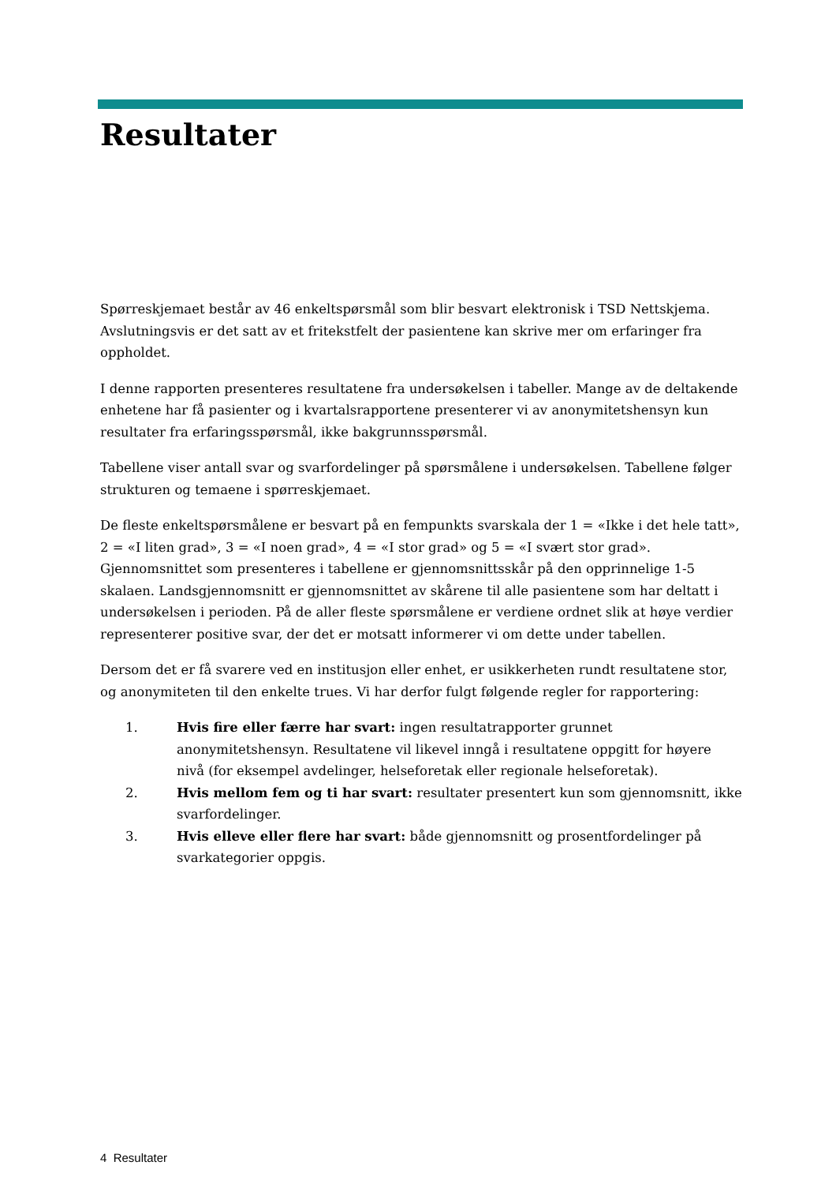Resultater
Spørreskjemaet består av 46 enkeltspørsmål som blir besvart elektronisk i TSD Nettskjema. Avslutningsvis er det satt av et fritekstfelt der pasientene kan skrive mer om erfaringer fra oppholdet.
I denne rapporten presenteres resultatene fra undersøkelsen i tabeller. Mange av de deltakende enhetene har få pasienter og i kvartalsrapportene presenterer vi av anonymitetshensyn kun resultater fra erfaringsspørsmål, ikke bakgrunnsspørsmål.
Tabellene viser antall svar og svarfordelinger på spørsmålene i undersøkelsen. Tabellene følger strukturen og temaene i spørreskjemaet.
De fleste enkeltspørsmålene er besvart på en fempunkts svarskala der 1 = «Ikke i det hele tatt», 2 = «I liten grad», 3 = «I noen grad», 4 = «I stor grad» og 5 = «I svært stor grad». Gjennomsnittet som presenteres i tabellene er gjennomsnittsskår på den opprinnelige 1-5 skalaen. Landsgjennomsnitt er gjennomsnittet av skårene til alle pasientene som har deltatt i undersøkelsen i perioden. På de aller fleste spørsmålene er verdiene ordnet slik at høye verdier representerer positive svar, der det er motsatt informerer vi om dette under tabellen.
Dersom det er få svarere ved en institusjon eller enhet, er usikkerheten rundt resultatene stor, og anonymiteten til den enkelte trues. Vi har derfor fulgt følgende regler for rapportering:
1. Hvis fire eller færre har svart: ingen resultatrapporter grunnet anonymitetshensyn. Resultatene vil likevel inngå i resultatene oppgitt for høyere nivå (for eksempel avdelinger, helseforetak eller regionale helseforetak).
2. Hvis mellom fem og ti har svart: resultater presentert kun som gjennomsnitt, ikke svarfordelinger.
3. Hvis elleve eller flere har svart: både gjennomsnitt og prosentfordelinger på svarkategorier oppgis.
4 Resultater